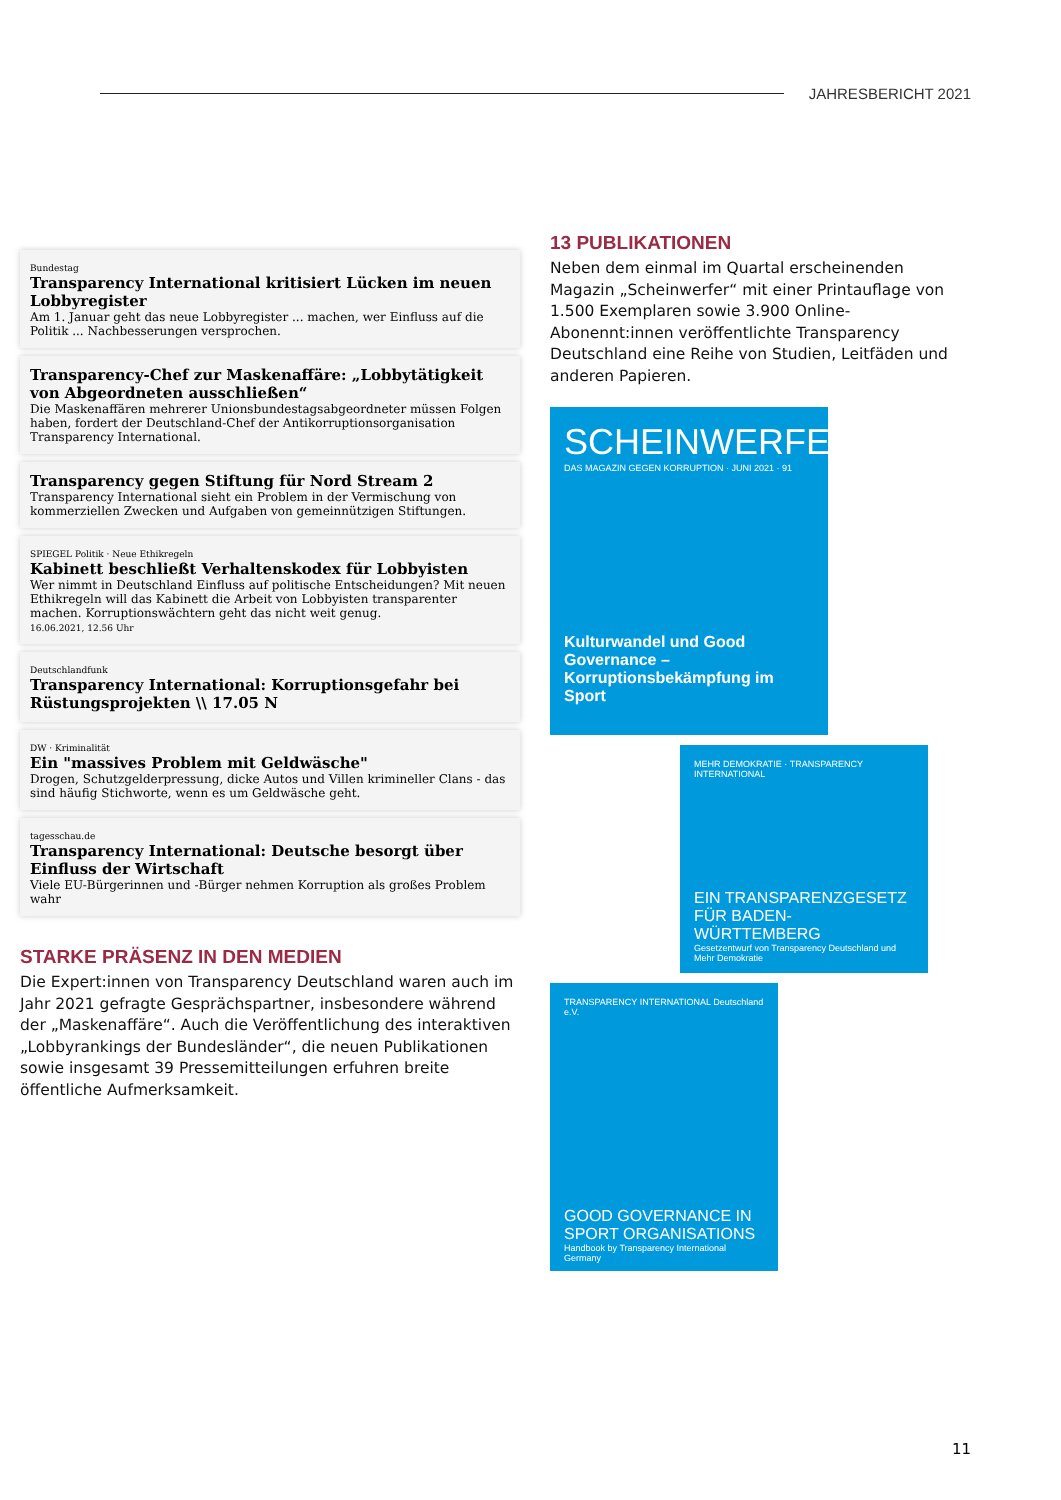JAHRESBERICHT 2021
Bundestag
Transparency International kritisiert Lücken im neuen Lobbyregister
Am 1. Januar geht das neue Lobbyregister ... machen, wer Einfluss auf die Politik ... Nachbesserungen versprochen.
Transparency-Chef zur Maskenaffäre: „Lobbytätigkeit von Abgeordneten ausschließen“Die Maskenaffären mehrerer Unionsbundestagsabgeordneter müssen Folgen haben, fordert der Deutschland-Chef der Antikorruptionsorganisation Transparency International.
Transparency gegen Stiftung für Nord Stream 2
Transparency International sieht ein Problem in der Vermischung von kommerziellen Zwecken und Aufgaben von gemeinnützigen Stiftungen.
SPIEGEL Politik · Neue Ethikregeln
Kabinett beschließt Verhaltenskodex für Lobbyisten
Wer nimmt in Deutschland Einfluss auf politische Entscheidungen? Mit neuen Ethikregeln will das Kabinett die Arbeit von Lobbyisten transparenter machen. Korruptionswächtern geht das nicht weit genug.
16.06.2021, 12.56 Uhr
Deutschlandfunk
Transparency International: Korruptionsgefahr bei Rüstungsprojekten \\ 17.05 N
DW · Kriminalität
Ein "massives Problem mit Geldwäsche"
Drogen, Schutzgelderpressung, dicke Autos und Villen krimineller Clans - das sind häufig Stichworte, wenn es um Geldwäsche geht.
tagesschau.de
Transparency International: Deutsche besorgt über Einfluss der Wirtschaft
Viele EU-Bürgerinnen und -Bürger nehmen Korruption als großes Problem wahr
STARKE PRÄSENZ IN DEN MEDIEN
Die Expert:innen von Transparency Deutschland waren auch im Jahr 2021 gefragte Gesprächspartner, insbesondere während der „Maskenaffäre“. Auch die Veröffentlichung des interaktiven „Lobbyrankings der Bundesländer“, die neuen Publikationen sowie insgesamt 39 Pressemitteilungen erfuhren breite öffentliche Aufmerksamkeit.
13 PUBLIKATIONEN
Neben dem einmal im Quartal erscheinenden Magazin „Scheinwerfer“ mit einer Printauflage von 1.500 Exemplaren sowie 3.900 Online-Abonennt:innen veröffentlichte Transparency Deutschland eine Reihe von Studien, Leitfäden und anderen Papieren.
SCHEINWERFER
DAS MAGAZIN GEGEN KORRUPTION · JUNI 2021 · 91
Kulturwandel und Good Governance – Korruptionsbekämpfung im Sport
MEHR DEMOKRATIE · TRANSPARENCY INTERNATIONAL
EIN TRANSPARENZGESETZ FÜR BADEN-WÜRTTEMBERG
Gesetzentwurf von Transparency Deutschland und Mehr Demokratie
TRANSPARENCY INTERNATIONAL Deutschland e.V.
GOOD GOVERNANCE IN SPORT ORGANISATIONS
Handbook by Transparency International Germany
11